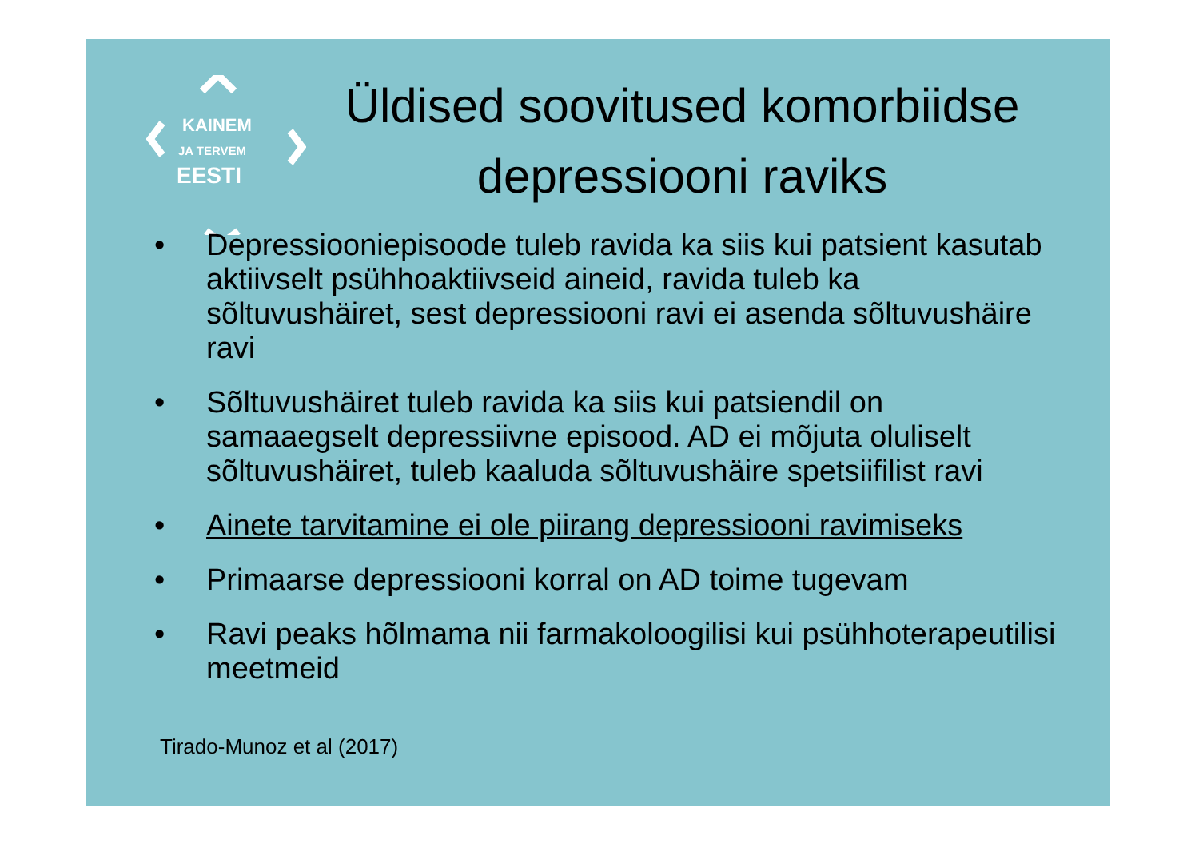KAINEM
JA TERVEM
EESTI
Üldised soovitused komorbiidse depressiooni raviks
• Depressiooniepisoode tuleb ravida ka siis kui patsient kasutab aktiivselt psühhoaktiivseid aineid, ravida tuleb ka sõltuvushäiret, sest depressiooni ravi ei asenda sõltuvushäire ravi
• Sõltuvushäiret tuleb ravida ka siis kui patsiendil on samaaegselt depressiivne episood. AD ei mõjuta oluliselt sõltuvushäiret, tuleb kaaluda sõltuvushäire spetsiifilist ravi
• Ainete tarvitamine ei ole piirang depressiooni ravimiseks
• Primaarse depressiooni korral on AD toime tugevam
• Ravi peaks hõlmama nii farmakoloogilisi kui psühhoterapeutilisi meetmeid
Tirado-Munoz et al (2017)